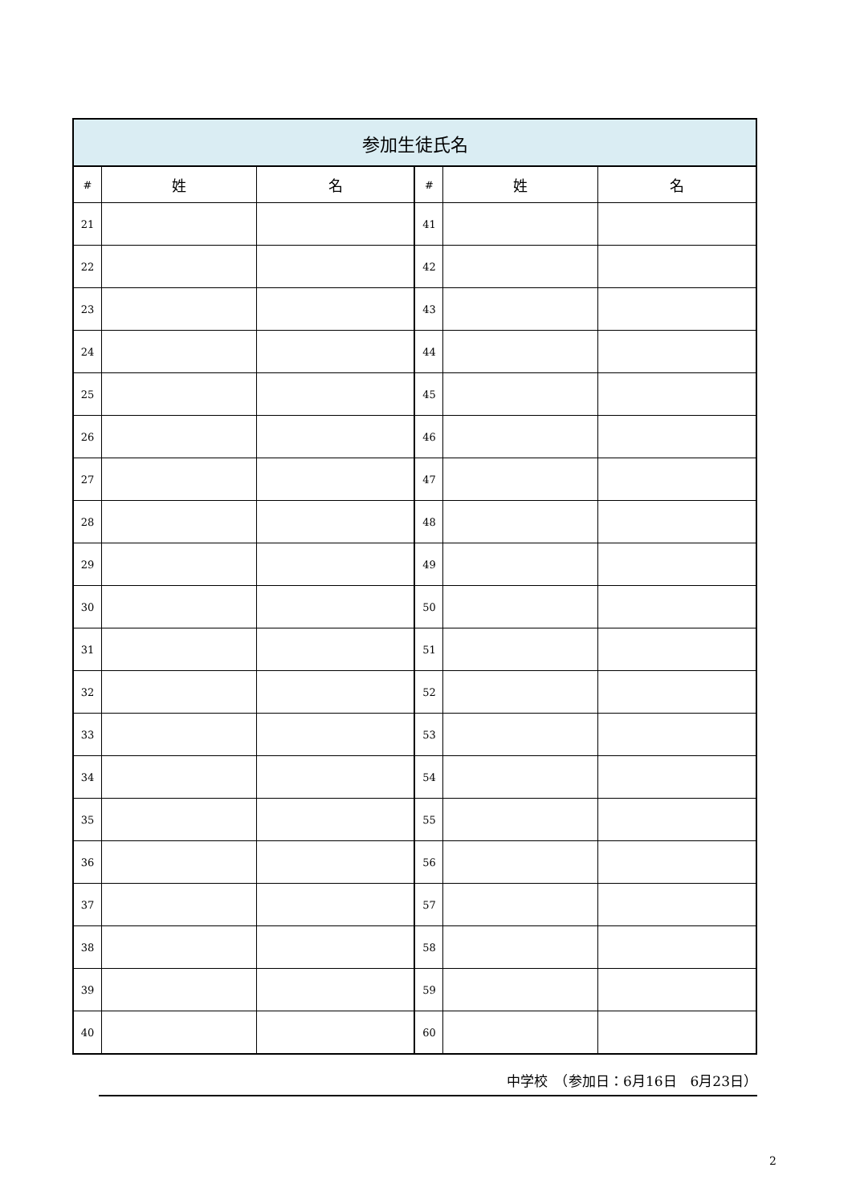| 参加生徒氏名 | | | | | |
| --- | --- | --- | --- | --- | --- |
| # | 姓 | 名 | # | 姓 | 名 |
| 21 | | | 41 | | |
| 22 | | | 42 | | |
| 23 | | | 43 | | |
| 24 | | | 44 | | |
| 25 | | | 45 | | |
| 26 | | | 46 | | |
| 27 | | | 47 | | |
| 28 | | | 48 | | |
| 29 | | | 49 | | |
| 30 | | | 50 | | |
| 31 | | | 51 | | |
| 32 | | | 52 | | |
| 33 | | | 53 | | |
| 34 | | | 54 | | |
| 35 | | | 55 | | |
| 36 | | | 56 | | |
| 37 | | | 57 | | |
| 38 | | | 58 | | |
| 39 | | | 59 | | |
| 40 | | | 60 | | |
中学校　（参加日：6月16日　6月23日）
2